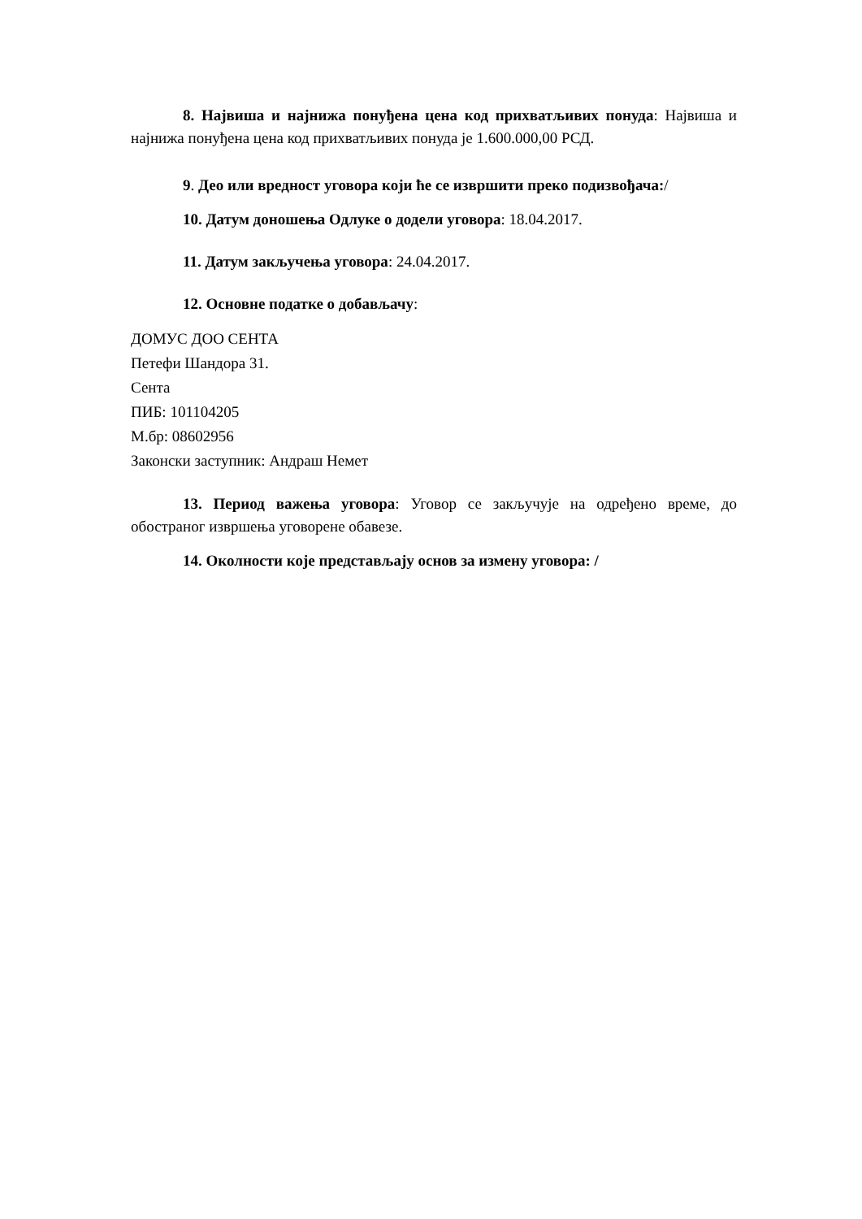8. Највиша и најнижа понуђена цена код прихватљивих понуда: Највиша и најнижа понуђена цена код прихватљивих понуда је 1.600.000,00 РСД.
9. Део или вредност уговора који ће се извршити преко подизвођача:/
10. Датум доношења Одлуке о додели уговора: 18.04.2017.
11. Датум закључења уговора: 24.04.2017.
12. Основне податке о добављачу:
ДОМУС ДОО СЕНТА
Петефи Шандора 31.
Сента
ПИБ: 101104205
М.бр: 08602956
Законски заступник: Андраш Немет
13. Период важења уговора: Уговор се закључује на одређено време, до обостраног извршења уговорене обавезе.
14. Околности које представљају основ за измену уговора: /